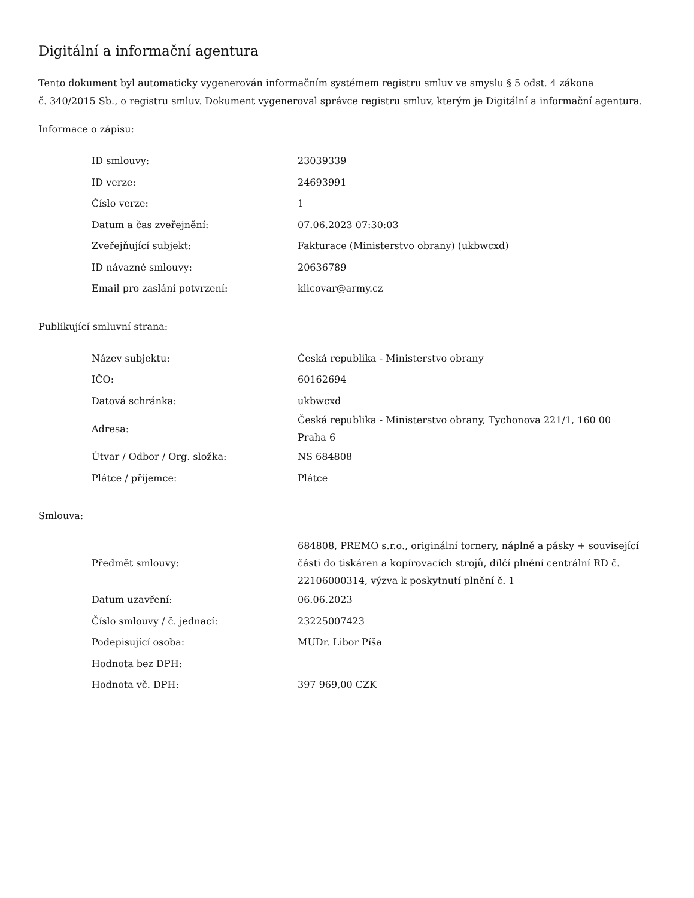Digitální a informační agentura
Tento dokument byl automaticky vygenerován informačním systémem registru smluv ve smyslu § 5 odst. 4 zákona
č. 340/2015 Sb., o registru smluv. Dokument vygeneroval správce registru smluv, kterým je Digitální a informační agentura.
Informace o zápisu:
| ID smlouvy: | 23039339 |
| ID verze: | 24693991 |
| Číslo verze: | 1 |
| Datum a čas zveřejnění: | 07.06.2023 07:30:03 |
| Zveřejňující subjekt: | Fakturace (Ministerstvo obrany) (ukbwcxd) |
| ID návazné smlouvy: | 20636789 |
| Email pro zaslání potvrzení: | klicovar@army.cz |
Publikující smluvní strana:
| Název subjektu: | Česká republika - Ministerstvo obrany |
| IČO: | 60162694 |
| Datová schránka: | ukbwcxd |
| Adresa: | Česká republika - Ministerstvo obrany, Tychonova 221/1, 160 00 Praha 6 |
| Útvar / Odbor / Org. složka: | NS 684808 |
| Plátce / příjemce: | Plátce |
Smlouva:
| Předmět smlouvy: | 684808, PREMO s.r.o., originální tornery, náplně a pásky + související části do tiskáren a kopírovacích strojů, dílčí plnění centrální RD č. 22106000314, výzva k poskytnutí plnění č. 1 |
| Datum uzavření: | 06.06.2023 |
| Číslo smlouvy / č. jednací: | 23225007423 |
| Podepisující osoba: | MUDr. Libor Píša |
| Hodnota bez DPH: | |
| Hodnota vč. DPH: | 397 969,00 CZK |